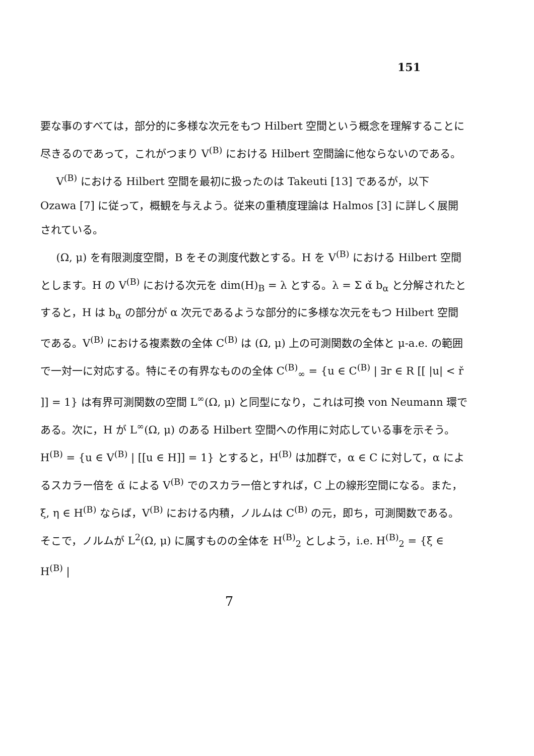151
要な事のすべては，部分的に多様な次元をもつ Hilbert 空間という概念を理解することに尽きるのであって，これがつまり V<sup>(B)</sup> における Hilbert 空間論に他ならないのである。
V<sup>(B)</sup> における Hilbert 空間を最初に扱ったのは Takeuti [13] であるが，以下 Ozawa [7] に従って，概観を与えよう。従来の重積度理論は Halmos [3] に詳しく展開されている。
(Ω, μ) を有限測度空間，B をその測度代数とする。H を V<sup>(B)</sup> における Hilbert 空間とします。H の V<sup>(B)</sup> における次元を dim(H)<sub>B</sub> = λ とする。λ = Σ α̌ b<sub>α</sub> と分解されたとすると，H は b<sub>α</sub> の部分が α 次元であるような部分的に多様な次元をもつ Hilbert 空間である。V<sup>(B)</sup> における複素数の全体 C<sup>(B)</sup> は (Ω, μ) 上の可測関数の全体と μ-a.e. の範囲で一対一に対応する。特にその有界なものの全体 C<sup>(B)</sup><sub>∞</sub> = {u ∈ C<sup>(B)</sup> | ∃r ∈ R [[ |u| < ř ]] = 1} は有界可測関数の空間 L<sup>∞</sup>(Ω, μ) と同型になり，これは可換 von Neumann 環である。次に，H が L<sup>∞</sup>(Ω, μ) のある Hilbert 空間への作用に対応している事を示そう。H<sup>(B)</sup> = {u ∈ V<sup>(B)</sup> | [[u ∈ H]] = 1} とすると，H<sup>(B)</sup> は加群で，α ∈ C に対して，α によるスカラー倍を α̌ による V<sup>(B)</sup> でのスカラー倍とすれば，C 上の線形空間になる。また，ξ, η ∈ H<sup>(B)</sup> ならば，V<sup>(B)</sup> における内積，ノルムは C<sup>(B)</sup> の元，即ち，可測関数である。そこで，ノルムが L<sup>2</sup>(Ω, μ) に属すものの全体を H<sup>(B)</sup><sub>2</sub> としよう，i.e. H<sup>(B)</sup><sub>2</sub> = {ξ ∈ H<sup>(B)</sup> |
7